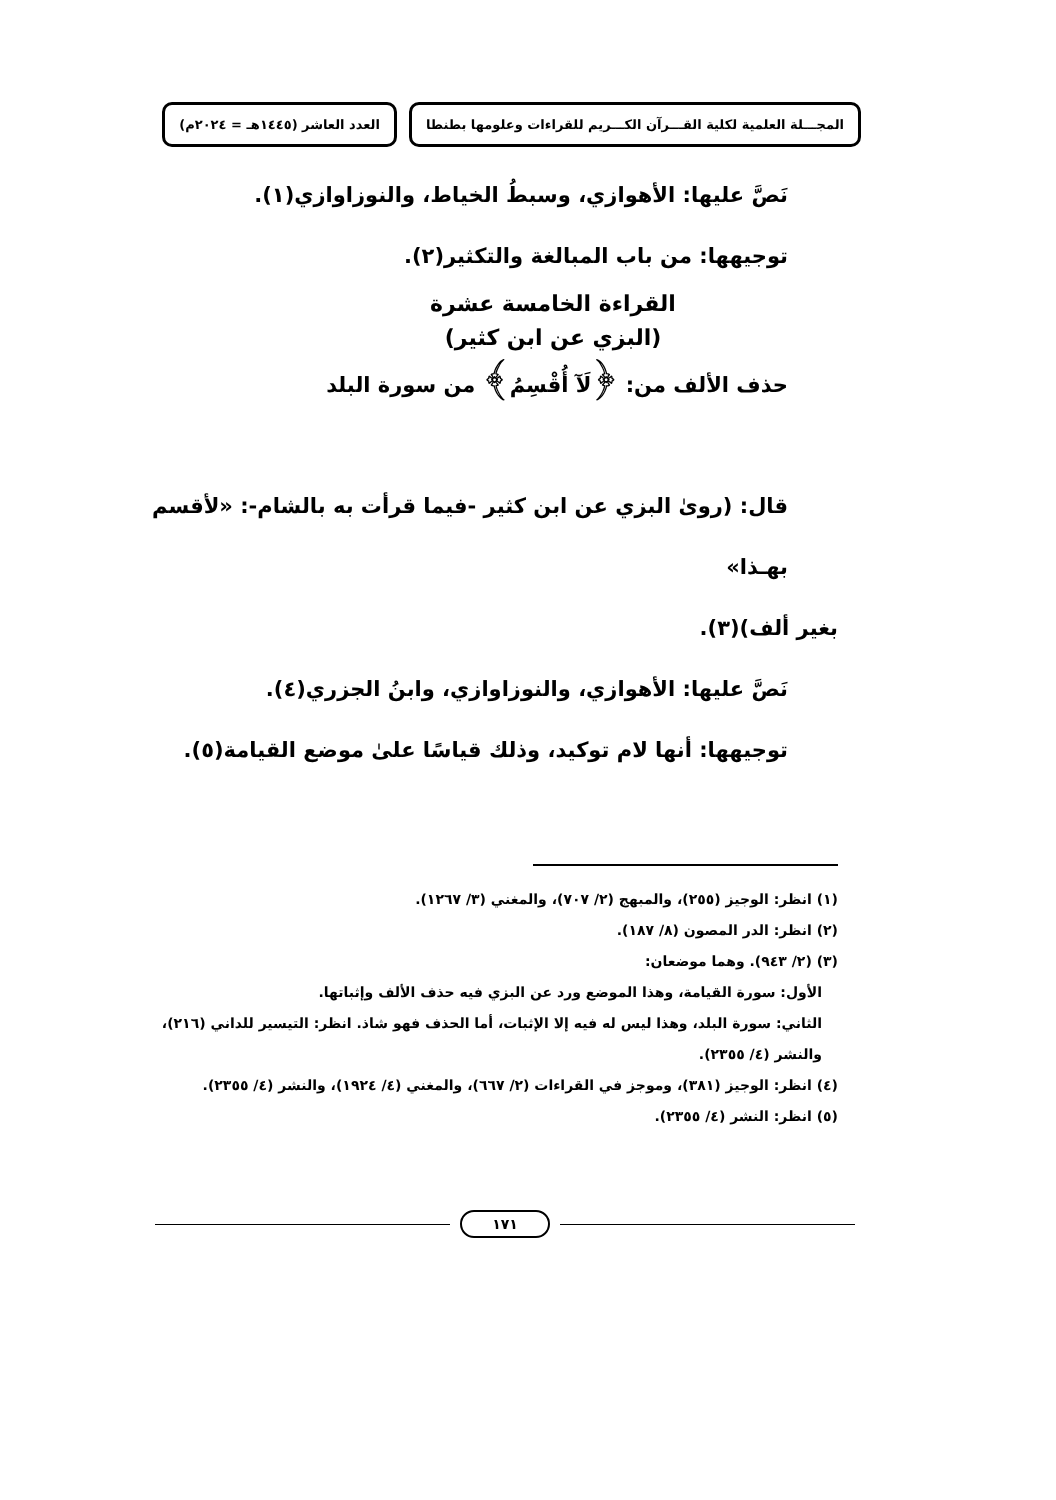المجـــلة العلمية لكلية القـــرآن الكـــريم للقراءات وعلومها بطنطا العدد العاشر (١٤٤٥هـ = ٢٠٢٤م)
نَصَّ عليها: الأهوازي، وسبطُ الخياط، والنوزاوازي(١).
توجيهها: من باب المبالغة والتكثير(٢).
القراءة الخامسة عشرة
(البزي عن ابن كثير)
حذف الألف من: ﴿لَآ أُقْسِمُ﴾ من سورة البلد
قال: (روىٰ البزي عن ابن كثير -فيما قرأت به بالشام-: «لأقسم بهـذا»
بغير ألف)(٣).
نَصَّ عليها: الأهوازي، والنوزاوازي، وابنُ الجزري(٤).
توجيهها: أنها لام توكيد، وذلك قياسًا علىٰ موضع القيامة(٥).
(١) انظر: الوجيز (٢٥٥)، والمبهج (٢/ ٧٠٧)، والمغني (٣/ ١٢٦٧).
(٢) انظر: الدر المصون (٨/ ١٨٧).
(٣) (٢/ ٩٤٣). وهما موضعان:
الأول: سورة القيامة، وهذا الموضع ورد عن البزي فيه حذف الألف وإثباتها.
الثاني: سورة البلد، وهذا ليس له فيه إلا الإثبات، أما الحذف فهو شاذ. انظر: التيسير للداني (٢١٦)، والنشر (٤/ ٢٣٥٥).
(٤) انظر: الوجيز (٣٨١)، وموجز في القراءات (٢/ ٦٦٧)، والمغني (٤/ ١٩٢٤)، والنشر (٤/ ٢٣٥٥).
(٥) انظر: النشر (٤/ ٢٣٥٥).
١٧١